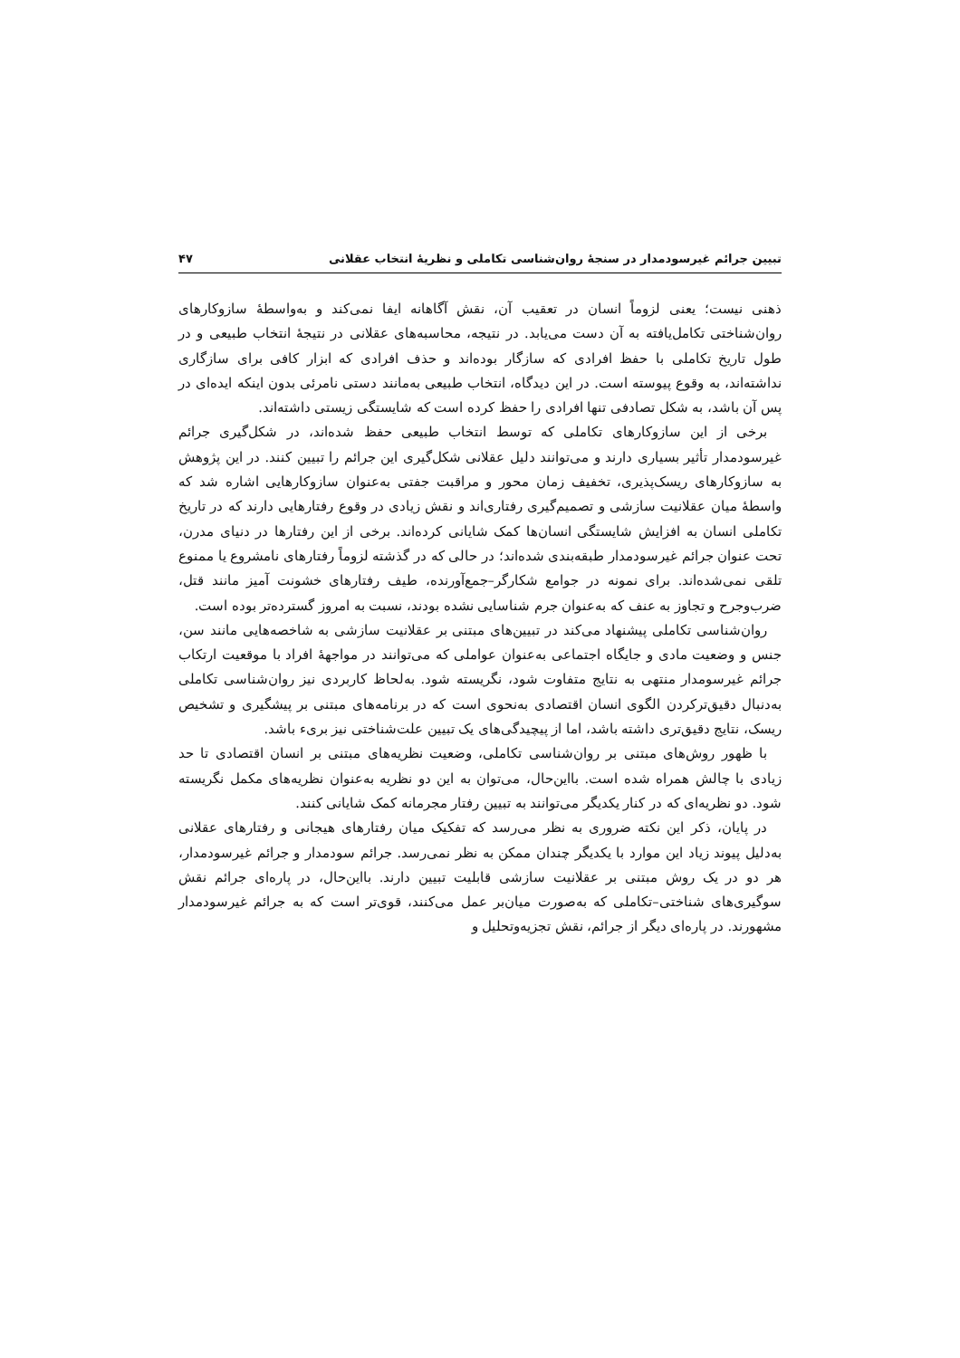تبیین جرائم غیرسودمدار در سنجهٔ روان‌شناسی تکاملی و نظریهٔ انتخاب عقلانی ۴۷
ذهنی نیست؛ یعنی لزوماً انسان در تعقیب آن، نقش آگاهانه ایفا نمی‌کند و به‌واسطهٔ سازوکارهای روان‌شناختی تکامل‌یافته به آن دست می‌یابد. در نتیجه، محاسبه‌های عقلانی در نتیجهٔ انتخاب طبیعی و در طول تاریخ تکاملی با حفظ افرادی که سازگار بوده‌اند و حذف افرادی که ابزار کافی برای سازگاری نداشته‌اند، به وقوع پیوسته است. در این دیدگاه، انتخاب طبیعی به‌مانند دستی نامرئی بدون اینکه ایده‌ای در پس آن باشد، به شکل تصادفی تنها افرادی را حفظ کرده است که شایستگی زیستی داشته‌اند.
برخی از این سازوکارهای تکاملی که توسط انتخاب طبیعی حفظ شده‌اند، در شکل‌گیری جرائم غیرسودمدار تأثیر بسیاری دارند و می‌توانند دلیل عقلانی شکل‌گیری این جرائم را تبیین کنند. در این پژوهش به سازوکارهای ریسک‌پذیری، تخفیف زمان محور و مراقبت جفتی به‌عنوان سازوکارهایی اشاره شد که واسطهٔ میان عقلانیت سازشی و تصمیم‌گیری رفتاری‌اند و نقش زیادی در وقوع رفتارهایی دارند که در تاریخ تکاملی انسان به افزایش شایستگی انسان‌ها کمک شایانی کرده‌اند. برخی از این رفتارها در دنیای مدرن، تحت عنوان جرائم غیرسودمدار طبقه‌بندی شده‌اند؛ در حالی که در گذشته لزوماً رفتارهای نامشروع یا ممنوع تلقی نمی‌شده‌اند. برای نمونه در جوامع شکارگر–جمع‌آورنده، طیف رفتارهای خشونت آمیز مانند قتل، ضرب‌وجرح و تجاوز به عنف که به‌عنوان جرم شناسایی نشده بودند، نسبت به امروز گسترده‌تر بوده است.
روان‌شناسی تکاملی پیشنهاد می‌کند در تبیین‌های مبتنی بر عقلانیت سازشی به شاخصه‌هایی مانند سن، جنس و وضعیت مادی و جایگاه اجتماعی به‌عنوان عواملی که می‌توانند در مواجههٔ افراد با موقعیت ارتکاب جرائم غیرسومدار منتهی به نتایج متفاوت شود، نگریسته شود. به‌لحاظ کاربردی نیز روان‌شناسی تکاملی به‌دنبال دقیق‌ترکردن الگوی انسان اقتصادی به‌نحوی است که در برنامه‌های مبتنی بر پیشگیری و تشخیص ریسک، نتایج دقیق‌تری داشته باشد، اما از پیچیدگی‌های یک تبیین علت‌شناختی نیز بریء باشد.
با ظهور روش‌های مبتنی بر روان‌شناسی تکاملی، وضعیت نظریه‌های مبتنی بر انسان اقتصادی تا حد زیادی با چالش همراه شده است. بااین‌حال، می‌توان به این دو نظریه به‌عنوان نظریه‌های مکمل نگریسته شود. دو نظریه‌ای که در کنار یکدیگر می‌توانند به تبیین رفتار مجرمانه کمک شایانی کنند.
در پایان، ذکر این نکته ضروری به نظر می‌رسد که تفکیک میان رفتارهای هیجانی و رفتارهای عقلانی به‌دلیل پیوند زیاد این موارد با یکدیگر چندان ممکن به نظر نمی‌رسد. جرائم سودمدار و جرائم غیرسودمدار، هر دو در یک روش مبتنی بر عقلانیت سازشی قابلیت تبیین دارند. بااین‌حال، در پاره‌ای جرائم نقش سوگیری‌های شناختی–تکاملی که به‌صورت میان‌بر عمل می‌کنند، قوی‌تر است که به جرائم غیرسودمدار مشهورند. در پاره‌ای دیگر از جرائم، نقش تجزیه‌وتحلیل و